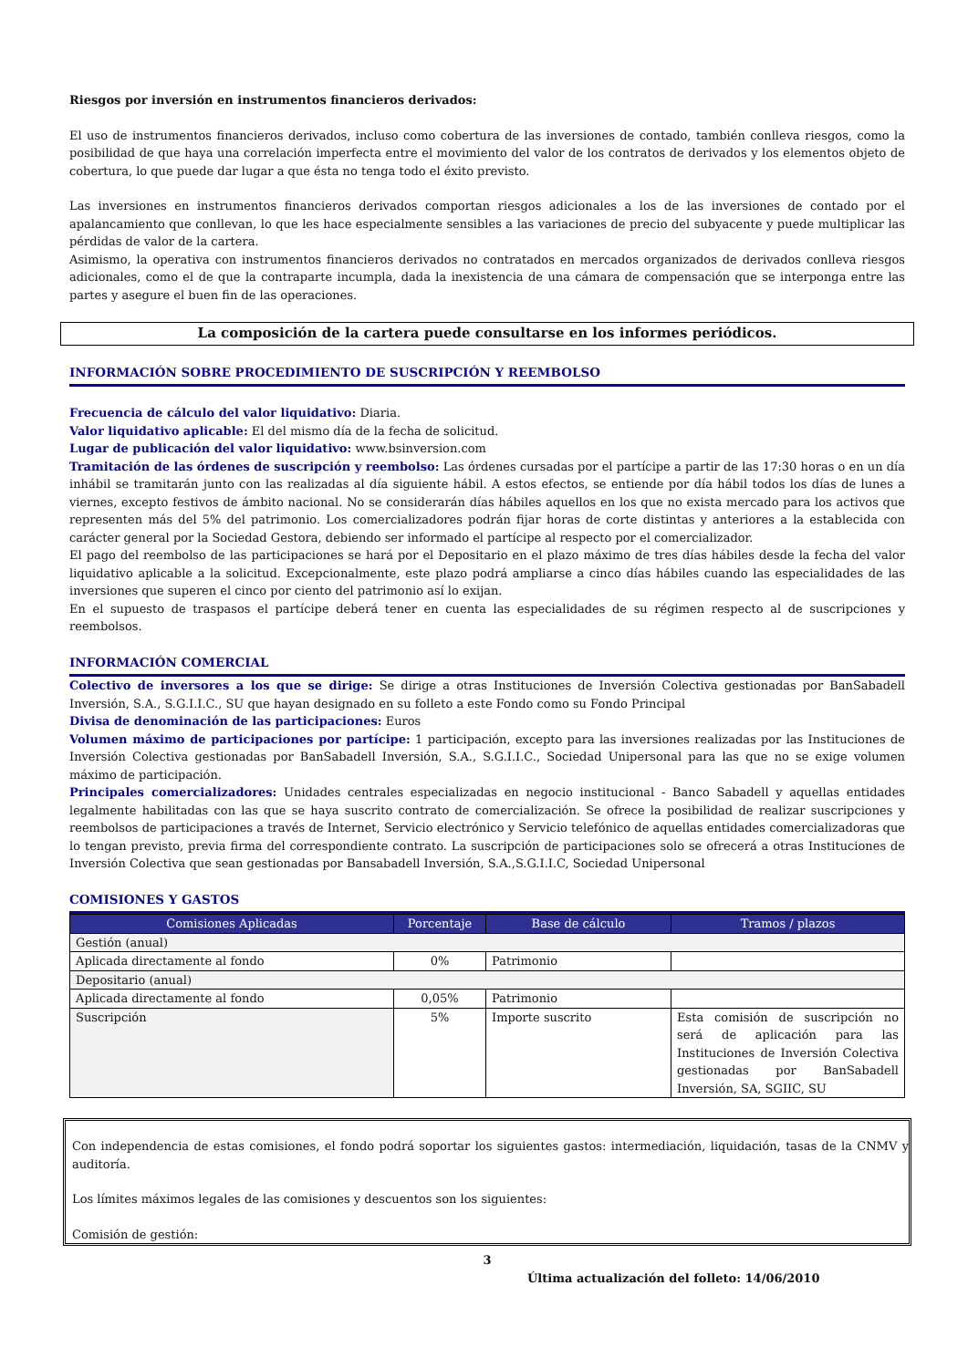Riesgos por inversión en instrumentos financieros derivados:
El uso de instrumentos financieros derivados, incluso como cobertura de las inversiones de contado, también conlleva riesgos, como la posibilidad de que haya una correlación imperfecta entre el movimiento del valor de los contratos de derivados y los elementos objeto de cobertura, lo que puede dar lugar a que ésta no tenga todo el éxito previsto.
Las inversiones en instrumentos financieros derivados comportan riesgos adicionales a los de las inversiones de contado por el apalancamiento que conllevan, lo que les hace especialmente sensibles a las variaciones de precio del subyacente y puede multiplicar las pérdidas de valor de la cartera.
Asimismo, la operativa con instrumentos financieros derivados no contratados en mercados organizados de derivados conlleva riesgos adicionales, como el de que la contraparte incumpla, dada la inexistencia de una cámara de compensación que se interponga entre las partes y asegure el buen fin de las operaciones.
La composición de la cartera puede consultarse en los informes periódicos.
INFORMACIÓN SOBRE PROCEDIMIENTO DE SUSCRIPCIÓN Y REEMBOLSO
Frecuencia de cálculo del valor liquidativo: Diaria.
Valor liquidativo aplicable: El del mismo día de la fecha de solicitud.
Lugar de publicación del valor liquidativo: www.bsinversion.com
Tramitación de las órdenes de suscripción y reembolso: Las órdenes cursadas por el partícipe a partir de las 17:30 horas o en un día inhábil se tramitarán junto con las realizadas al día siguiente hábil. A estos efectos, se entiende por día hábil todos los días de lunes a viernes, excepto festivos de ámbito nacional. No se considerarán días hábiles aquellos en los que no exista mercado para los activos que representen más del 5% del patrimonio. Los comercializadores podrán fijar horas de corte distintas y anteriores a la establecida con carácter general por la Sociedad Gestora, debiendo ser informado el partícipe al respecto por el comercializador.
El pago del reembolso de las participaciones se hará por el Depositario en el plazo máximo de tres días hábiles desde la fecha del valor liquidativo aplicable a la solicitud. Excepcionalmente, este plazo podrá ampliarse a cinco días hábiles cuando las especialidades de las inversiones que superen el cinco por ciento del patrimonio así lo exijan.
En el supuesto de traspasos el partícipe deberá tener en cuenta las especialidades de su régimen respecto al de suscripciones y reembolsos.
INFORMACIÓN COMERCIAL
Colectivo de inversores a los que se dirige: Se dirige a otras Instituciones de Inversión Colectiva gestionadas por BanSabadell Inversión, S.A., S.G.I.I.C., SU que hayan designado en su folleto a este Fondo como su Fondo Principal
Divisa de denominación de las participaciones: Euros
Volumen máximo de participaciones por partícipe: 1 participación, excepto para las inversiones realizadas por las Instituciones de Inversión Colectiva gestionadas por BanSabadell Inversión, S.A., S.G.I.I.C., Sociedad Unipersonal para las que no se exige volumen máximo de participación.
Principales comercializadores: Unidades centrales especializadas en negocio institucional - Banco Sabadell y aquellas entidades legalmente habilitadas con las que se haya suscrito contrato de comercialización. Se ofrece la posibilidad de realizar suscripciones y reembolsos de participaciones a través de Internet, Servicio electrónico y Servicio telefónico de aquellas entidades comercializadoras que lo tengan previsto, previa firma del correspondiente contrato. La suscripción de participaciones solo se ofrecerá a otras Instituciones de Inversión Colectiva que sean gestionadas por Bansabadell Inversión, S.A.,S.G.I.I.C, Sociedad Unipersonal
COMISIONES Y GASTOS
| Comisiones Aplicadas | Porcentaje | Base de cálculo | Tramos / plazos |
| --- | --- | --- | --- |
| Gestión (anual) | | | |
| Aplicada directamente al fondo | 0% | Patrimonio | |
| Depositario (anual) | | | |
| Aplicada directamente al fondo | 0,05% | Patrimonio | |
| Suscripción | 5% | Importe suscrito | Esta comisión de suscripción no será de aplicación para las Instituciones de Inversión Colectiva gestionadas por BanSabadell Inversión, SA, SGIIC, SU |
Con independencia de estas comisiones, el fondo podrá soportar los siguientes gastos: intermediación, liquidación, tasas de la CNMV y auditoría.
Los límites máximos legales de las comisiones y descuentos son los siguientes:
Comisión de gestión:
3
Última actualización del folleto: 14/06/2010